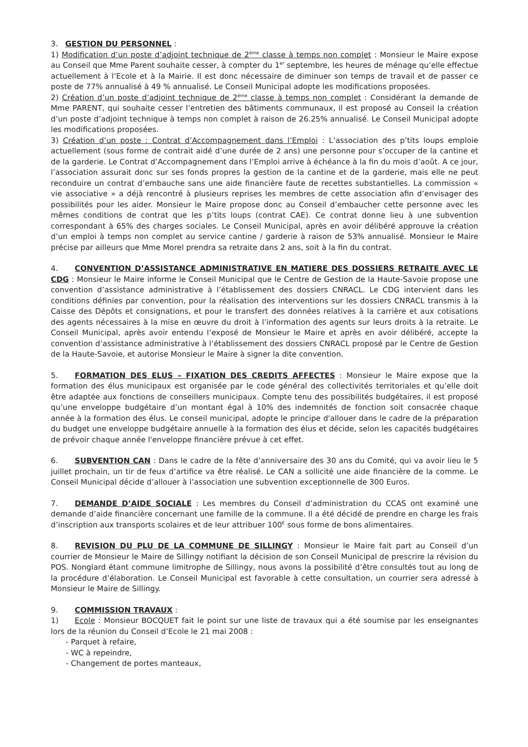3. GESTION DU PERSONNEL :
1) Modification d’un poste d’adjoint technique de 2<sup>ème</sup> classe à temps non complet : Monsieur le Maire expose au Conseil que Mme Parent souhaite cesser, à compter du 1<sup>er</sup> septembre, les heures de ménage qu’elle effectue actuellement à l’Ecole et à la Mairie. Il est donc nécessaire de diminuer son temps de travail et de passer ce poste de 77% annualisé à 49 % annualisé. Le Conseil Municipal adopte les modifications proposées.
2) Création d’un poste d’adjoint technique de 2<sup>ème</sup> classe à temps non complet : Considérant la demande de Mme PARENT, qui souhaite cesser l’entretien des bâtiments communaux, il est proposé au Conseil la création d’un poste d’adjoint technique à temps non complet à raison de 26.25% annualisé. Le Conseil Municipal adopte les modifications proposées.
3) Création d’un poste : Contrat d’Accompagnement dans l’Emploi : L’association des p’tits loups emploie actuellement (sous forme de contrait aidé d’une durée de 2 ans) une personne pour s’occuper de la cantine et de la garderie. Le Contrat d’Accompagnement dans l’Emploi arrive à échéance à la fin du mois d’août. A ce jour, l’association assurait donc sur ses fonds propres la gestion de la cantine et de la garderie, mais elle ne peut reconduire un contrat d’embauche sans une aide financière faute de recettes substantielles. La commission « vie associative » a déjà rencontré à plusieurs reprises les membres de cette association afin d’envisager des possibilités pour les aider. Monsieur le Maire propose donc au Conseil d’embaucher cette personne avec les mêmes conditions de contrat que les p’tits loups (contrat CAE). Ce contrat donne lieu à une subvention correspondant à 65% des charges sociales. Le Conseil Municipal, après en avoir délibéré approuve la création d’un emploi à temps non complet au service cantine / garderie à raison de 53% annualisé. Monsieur le Maire précise par ailleurs que Mme Morel prendra sa retraite dans 2 ans, soit à la fin du contrat.
4. CONVENTION D’ASSISTANCE ADMINISTRATIVE EN MATIERE DES DOSSIERS RETRAITE AVEC LE CDG : Monsieur le Maire informe le Conseil Municipal que le Centre de Gestion de la Haute-Savoie propose une convention d’assistance administrative à l’établissement des dossiers CNRACL. Le CDG intervient dans les conditions définies par convention, pour la réalisation des interventions sur les dossiers CNRACL transmis à la Caisse des Dépôts et consignations, et pour le transfert des données relatives à la carrière et aux cotisations des agents nécessaires à la mise en œuvre du droit à l’information des agents sur leurs droits à la retraite. Le Conseil Municipal, après avoir entendu l’exposé de Monsieur le Maire et après en avoir délibéré, accepte la convention d’assistance administrative à l’établissement des dossiers CNRACL proposé par le Centre de Gestion de la Haute-Savoie, et autorise Monsieur le Maire à signer la dite convention.
5. FORMATION DES ELUS – FIXATION DES CREDITS AFFECTES : Monsieur le Maire expose que la formation des élus municipaux est organisée par le code général des collectivités territoriales et qu’elle doit être adaptée aux fonctions de conseillers municipaux. Compte tenu des possibilités budgétaires, il est proposé qu’une enveloppe budgétaire d’un montant égal à 10% des indemnités de fonction soit consacrée chaque année à la formation des élus. Le conseil municipal, adopte le principe d'allouer dans le cadre de la préparation du budget une enveloppe budgétaire annuelle à la formation des élus et décide, selon les capacités budgétaires de prévoir chaque année l'enveloppe financière prévue à cet effet.
6. SUBVENTION CAN : Dans le cadre de la fête d’anniversaire des 30 ans du Comité, qui va avoir lieu le 5 juillet prochain, un tir de feux d’artifice va être réalisé. Le CAN a sollicité une aide financière de la comme. Le Conseil Municipal décide d’allouer à l’association une subvention exceptionnelle de 300 Euros.
7. DEMANDE D’AIDE SOCIALE : Les membres du Conseil d’administration du CCAS ont examiné une demande d’aide financière concernant une famille de la commune. Il a été décidé de prendre en charge les frais d’inscription aux transports scolaires et de leur attribuer 100<sup>€</sup> sous forme de bons alimentaires.
8. REVISION DU PLU DE LA COMMUNE DE SILLINGY : Monsieur le Maire fait part au Conseil d’un courrier de Monsieur le Maire de Sillingy notifiant la décision de son Conseil Municipal de prescrire la révision du POS. Nonglard étant commune limitrophe de Sillingy, nous avons la possibilité d’être consultés tout au long de la procédure d’élaboration. Le Conseil Municipal est favorable à cette consultation, un courrier sera adressé à Monsieur le Maire de Sillingy.
9. COMMISSION TRAVAUX :
1) Ecole : Monsieur BOCQUET fait le point sur une liste de travaux qui a été soumise par les enseignantes lors de la réunion du Conseil d’Ecole le 21 mai 2008 :
- Parquet à refaire,
- WC à repeindre,
- Changement de portes manteaux,